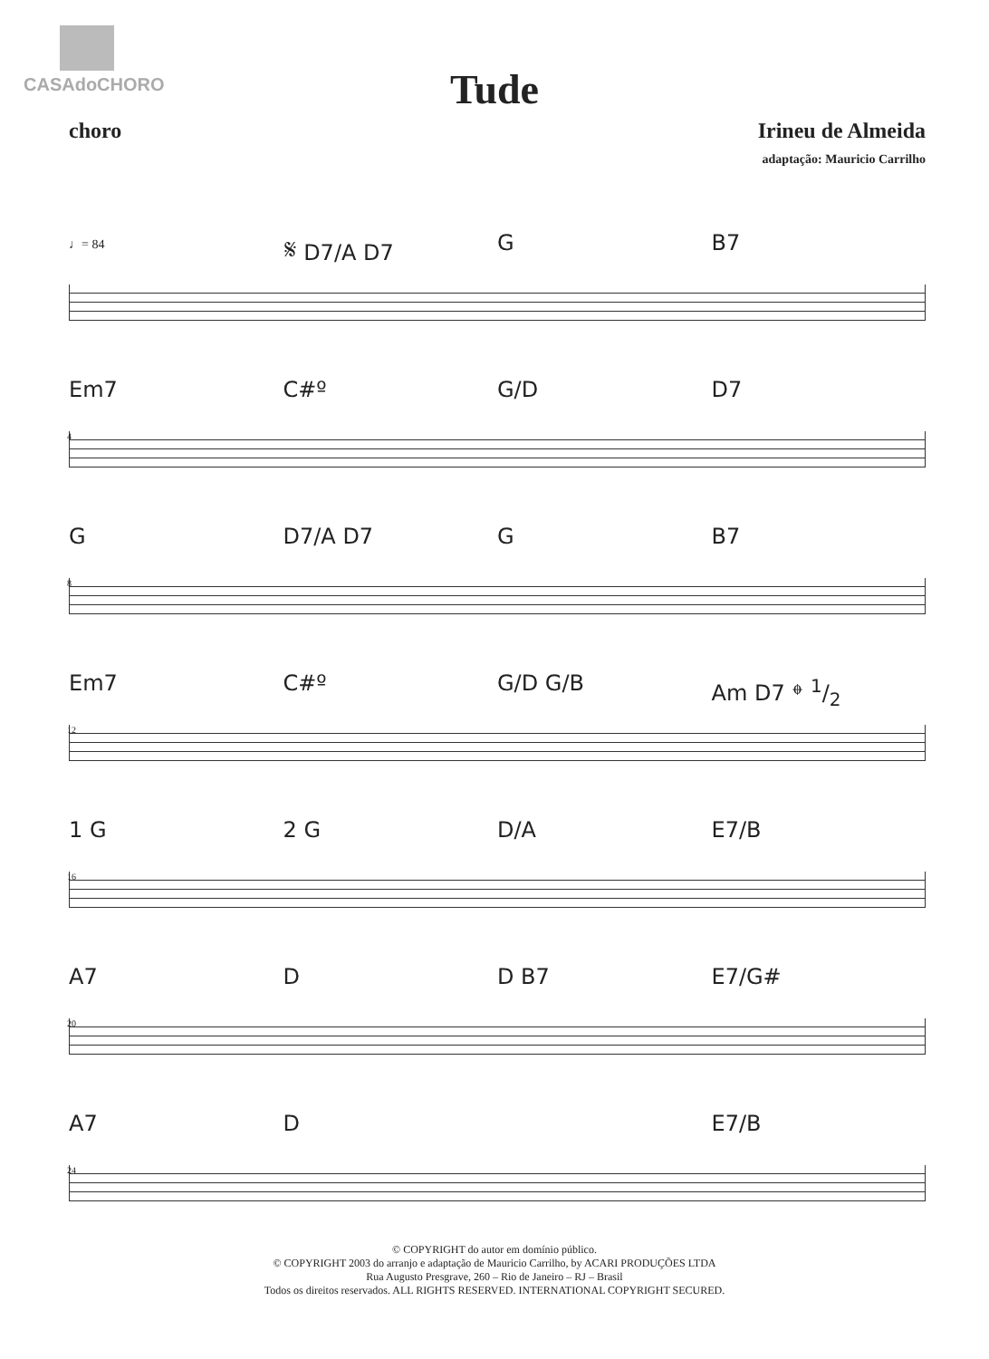CASAdoCHORO
Tude
choro Irineu de Almeida
adaptação: Mauricio Carrilho
♩= 84
𝄋 D7/A D7 G B7
Em7 C#º G/D D7
4
G D7/A D7 G B7
8
Em7 C#º G/D G/B Am D7 𝄌 1/2
12
1 G 2 G D/A E7/B
16
A7 D D B7 E7/G#
20
A7 D E7/B
24
© COPYRIGHT do autor em domínio público.
© COPYRIGHT 2003 do arranjo e adaptação de Mauricio Carrilho, by ACARI PRODUÇÕES LTDA
Rua Augusto Presgrave, 260 – Rio de Janeiro – RJ – Brasil
Todos os direitos reservados. ALL RIGHTS RESERVED. INTERNATIONAL COPYRIGHT SECURED.